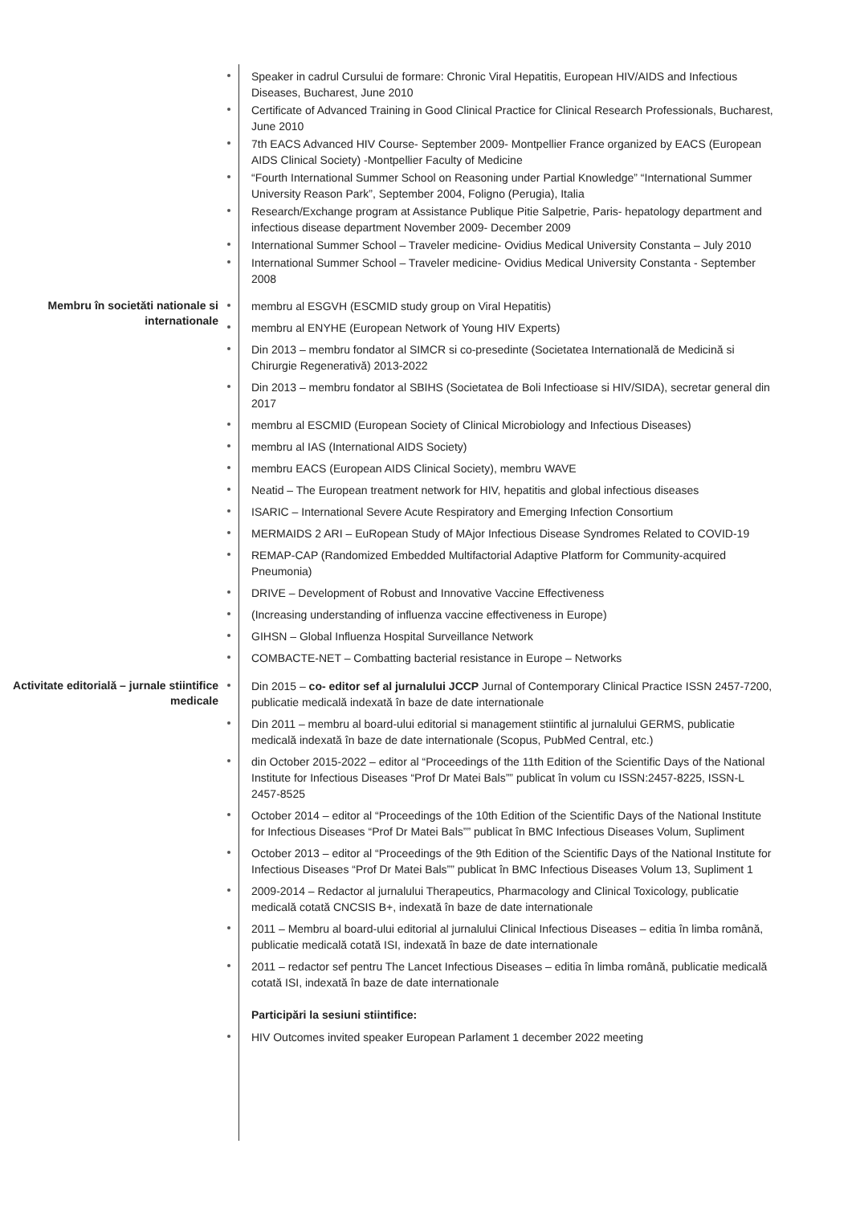Speaker in cadrul Cursului de formare: Chronic Viral Hepatitis, European HIV/AIDS and Infectious Diseases, Bucharest, June 2010
Certificate of Advanced Training in Good Clinical Practice for Clinical Research Professionals, Bucharest, June 2010
7th EACS Advanced HIV Course- September 2009- Montpellier France organized by EACS (European AIDS Clinical Society) -Montpellier Faculty of Medicine
“Fourth International Summer School on Reasoning under Partial Knowledge” “International Summer University Reason Park”, September 2004, Foligno (Perugia), Italia
Research/Exchange program at Assistance Publique Pitie Salpetrie, Paris- hepatology department and infectious disease department November 2009- December 2009
International Summer School – Traveler medicine- Ovidius Medical University Constanta – July 2010
International Summer School – Traveler medicine- Ovidius Medical University Constanta - September 2008
Membru în societăti nationale si internationale
membru al ESGVH (ESCMID study group on Viral Hepatitis)
membru al ENYHE (European Network of Young HIV Experts)
Din 2013 – membru fondator al SIMCR si co-presedinte (Societatea Internatională de Medicină si Chirurgie Regenerativă) 2013-2022
Din 2013 – membru fondator al SBIHS (Societatea de Boli Infectioase si HIV/SIDA), secretar general din 2017
membru al ESCMID (European Society of Clinical Microbiology and Infectious Diseases)
membru al IAS (International AIDS Society)
membru EACS (European AIDS Clinical Society), membru WAVE
Neatid – The European treatment network for HIV, hepatitis and global infectious diseases
ISARIC – International Severe Acute Respiratory and Emerging Infection Consortium
MERMAIDS 2 ARI – EuRopean Study of MAjor Infectious Disease Syndromes Related to COVID-19
REMAP-CAP (Randomized Embedded Multifactorial Adaptive Platform for Community-acquired Pneumonia)
DRIVE – Development of Robust and Innovative Vaccine Effectiveness
(Increasing understanding of influenza vaccine effectiveness in Europe)
GIHSN – Global Influenza Hospital Surveillance Network
COMBACTE-NET – Combatting bacterial resistance in Europe – Networks
Activitate editorială – jurnale stiintifice medicale
Din 2015 – co- editor sef al jurnalului JCCP Jurnal of Contemporary Clinical Practice ISSN 2457-7200, publicatie medicală indexată în baze de date internationale
Din 2011 – membru al board-ului editorial si management stiintific al jurnalului GERMS, publicatie medicală indexată în baze de date internationale (Scopus, PubMed Central, etc.)
din October 2015-2022 – editor al “Proceedings of the 11th Edition of the Scientific Days of the National Institute for Infectious Diseases “Prof Dr Matei Bals”” publicat în volum cu ISSN:2457-8225, ISSN-L 2457-8525
October 2014 – editor al “Proceedings of the 10th Edition of the Scientific Days of the National Institute for Infectious Diseases “Prof Dr Matei Bals”” publicat în BMC Infectious Diseases Volum, Supliment
October 2013 – editor al “Proceedings of the 9th Edition of the Scientific Days of the National Institute for Infectious Diseases “Prof Dr Matei Bals”” publicat în BMC Infectious Diseases Volum 13, Supliment 1
2009-2014 – Redactor al jurnalului Therapeutics, Pharmacology and Clinical Toxicology, publicatie medicală cotată CNCSIS B+, indexată în baze de date internationale
2011 – Membru al board-ului editorial al jurnalului Clinical Infectious Diseases – editia în limba română, publicatie medicală cotată ISI, indexată în baze de date internationale
2011 – redactor sef pentru The Lancet Infectious Diseases – editia în limba română, publicatie medicală cotată ISI, indexată în baze de date internationale
Participări la sesiuni stiintifice:
HIV Outcomes invited speaker European Parlament 1 december 2022 meeting